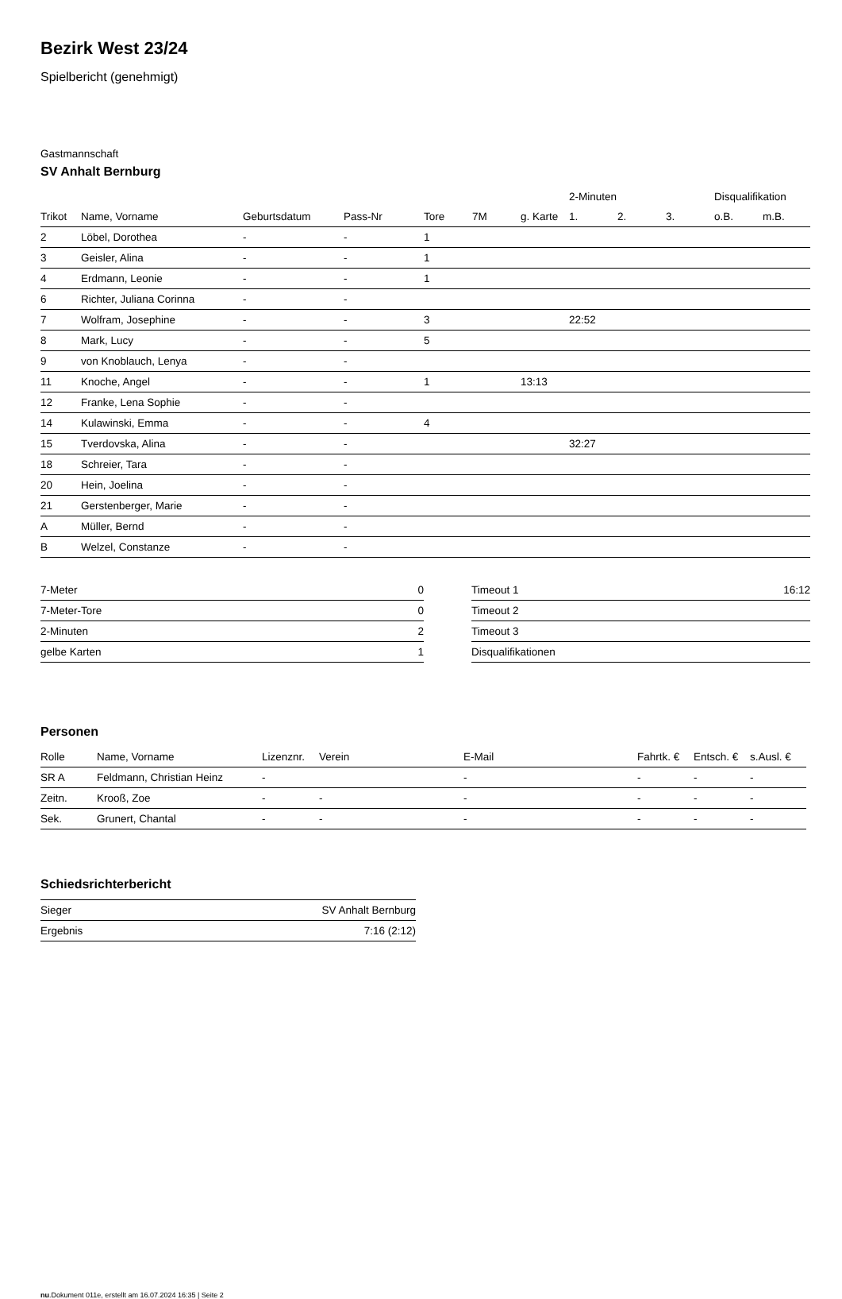Bezirk West 23/24
Spielbericht (genehmigt)
Gastmannschaft
SV Anhalt Bernburg
| | | | | | | | 2-Minuten | | | Disqualifikation | |
| --- | --- | --- | --- | --- | --- | --- | --- | --- | --- | --- | --- |
| Trikot | Name, Vorname | Geburtsdatum | Pass-Nr | Tore | 7M | g. Karte | 1. | 2. | 3. | o.B. | m.B. |
| 2 | Löbel, Dorothea | - | - | 1 | | | | | | | |
| 3 | Geisler, Alina | - | - | 1 | | | | | | | |
| 4 | Erdmann, Leonie | - | - | 1 | | | | | | | |
| 6 | Richter, Juliana Corinna | - | - | | | | | | | | |
| 7 | Wolfram, Josephine | - | - | 3 | | | 22:52 | | | | |
| 8 | Mark, Lucy | - | - | 5 | | | | | | | |
| 9 | von Knoblauch, Lenya | - | - | | | | | | | | |
| 11 | Knoche, Angel | - | - | 1 | | 13:13 | | | | | |
| 12 | Franke, Lena Sophie | - | - | | | | | | | | |
| 14 | Kulawinski, Emma | - | - | 4 | | | | | | | |
| 15 | Tverdovska, Alina | - | - | | | | 32:27 | | | | |
| 18 | Schreier, Tara | - | - | | | | | | | | |
| 20 | Hein, Joelina | - | - | | | | | | | | |
| 21 | Gerstenberger, Marie | - | - | | | | | | | | |
| A | Müller, Bernd | - | - | | | | | | | | |
| B | Welzel, Constanze | - | - | | | | | | | | |
| 7-Meter | 0 |
| 7-Meter-Tore | 0 |
| 2-Minuten | 2 |
| gelbe Karten | 1 |
| Timeout 1 | 16:12 |
| Timeout 2 | |
| Timeout 3 | |
| Disqualifikationen | |
Personen
| Rolle | Name, Vorname | Lizenznr. | Verein | E-Mail | Fahrtk. € | Entsch. € | s.Ausl. € |
| --- | --- | --- | --- | --- | --- | --- | --- |
| SR A | Feldmann, Christian Heinz | - | | - | - | - | - |
| Zeitn. | Krooß, Zoe | - | - | - | - | - | - |
| Sek. | Grunert, Chantal | - | - | - | - | - | - |
Schiedsrichterbericht
| Sieger | SV Anhalt Bernburg |
| Ergebnis | 7:16 (2:12) |
nu.Dokument 011e, erstellt am 16.07.2024 16:35 | Seite 2